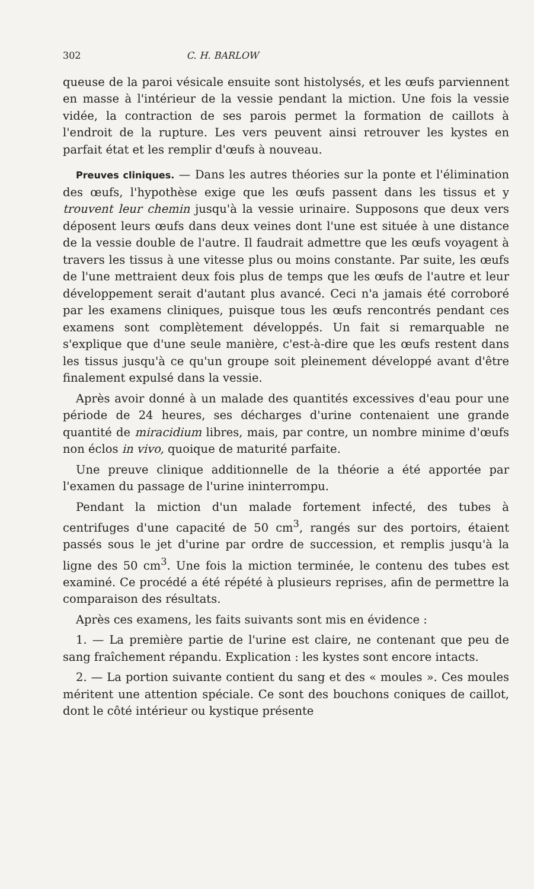302 C. H. BARLOW
queuse de la paroi vésicale ensuite sont histolysés, et les œufs parviennent en masse à l'intérieur de la vessie pendant la miction. Une fois la vessie vidée, la contraction de ses parois permet la formation de caillots à l'endroit de la rupture. Les vers peuvent ainsi retrouver les kystes en parfait état et les remplir d'œufs à nouveau.
Preuves cliniques. — Dans les autres théories sur la ponte et l'élimination des œufs, l'hypothèse exige que les œufs passent dans les tissus et y trouvent leur chemin jusqu'à la vessie urinaire. Supposons que deux vers déposent leurs œufs dans deux veines dont l'une est située à une distance de la vessie double de l'autre. Il faudrait admettre que les œufs voyagent à travers les tissus à une vitesse plus ou moins constante. Par suite, les œufs de l'une mettraient deux fois plus de temps que les œufs de l'autre et leur développement serait d'autant plus avancé. Ceci n'a jamais été corroboré par les examens cliniques, puisque tous les œufs rencontrés pendant ces examens sont complètement développés. Un fait si remarquable ne s'explique que d'une seule manière, c'est-à-dire que les œufs restent dans les tissus jusqu'à ce qu'un groupe soit pleinement développé avant d'être finalement expulsé dans la vessie.
Après avoir donné à un malade des quantités excessives d'eau pour une période de 24 heures, ses décharges d'urine contenaient une grande quantité de miracidium libres, mais, par contre, un nombre minime d'œufs non éclos in vivo, quoique de maturité parfaite.
Une preuve clinique additionnelle de la théorie a été apportée par l'examen du passage de l'urine ininterrompu.
Pendant la miction d'un malade fortement infecté, des tubes à centrifuges d'une capacité de 50 cm<sup>3</sup>, rangés sur des portoirs, étaient passés sous le jet d'urine par ordre de succession, et remplis jusqu'à la ligne des 50 cm<sup>3</sup>. Une fois la miction terminée, le contenu des tubes est examiné. Ce procédé a été répété à plusieurs reprises, afin de permettre la comparaison des résultats.
Après ces examens, les faits suivants sont mis en évidence :
1. — La première partie de l'urine est claire, ne contenant que peu de sang fraîchement répandu. Explication : les kystes sont encore intacts.
2. — La portion suivante contient du sang et des « moules ». Ces moules méritent une attention spéciale. Ce sont des bouchons coniques de caillot, dont le côté intérieur ou kystique présente